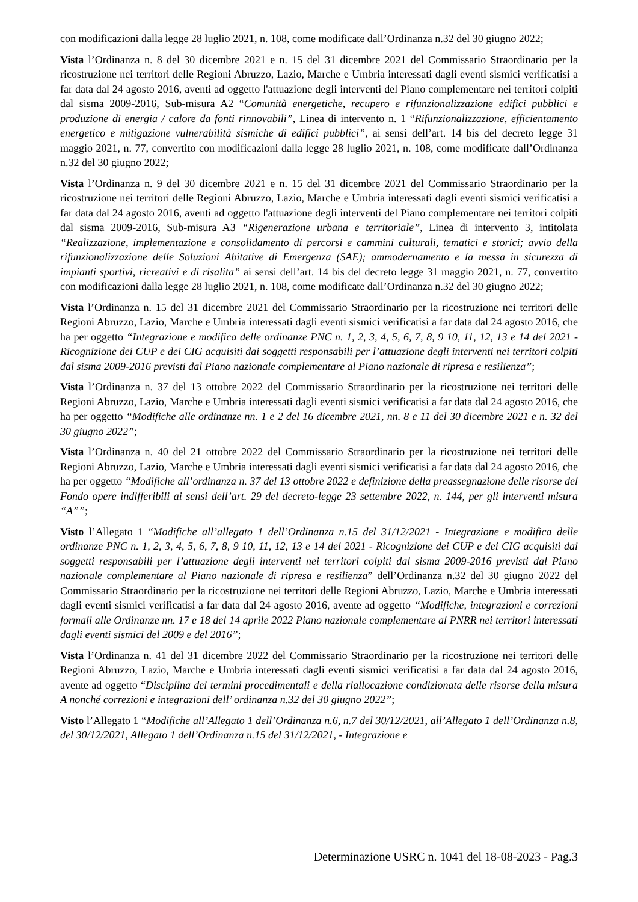con modificazioni dalla legge 28 luglio 2021, n. 108, come modificate dall’Ordinanza n.32 del 30 giugno 2022;
Vista l’Ordinanza n. 8 del 30 dicembre 2021 e n. 15 del 31 dicembre 2021 del Commissario Straordinario per la ricostruzione nei territori delle Regioni Abruzzo, Lazio, Marche e Umbria interessati dagli eventi sismici verificatisi a far data dal 24 agosto 2016, aventi ad oggetto l'attuazione degli interventi del Piano complementare nei territori colpiti dal sisma 2009-2016, Sub-misura A2 “Comunità energetiche, recupero e rifunzionalizzazione edifici pubblici e produzione di energia / calore da fonti rinnovabili”, Linea di intervento n. 1 “Rifunzionalizzazione, efficientamento energetico e mitigazione vulnerabilità sismiche di edifici pubblici”, ai sensi dell’art. 14 bis del decreto legge 31 maggio 2021, n. 77, convertito con modificazioni dalla legge 28 luglio 2021, n. 108, come modificate dall’Ordinanza n.32 del 30 giugno 2022;
Vista l’Ordinanza n. 9 del 30 dicembre 2021 e n. 15 del 31 dicembre 2021 del Commissario Straordinario per la ricostruzione nei territori delle Regioni Abruzzo, Lazio, Marche e Umbria interessati dagli eventi sismici verificatisi a far data dal 24 agosto 2016, aventi ad oggetto l'attuazione degli interventi del Piano complementare nei territori colpiti dal sisma 2009-2016, Sub-misura A3 “Rigenerazione urbana e territoriale”, Linea di intervento 3, intitolata “Realizzazione, implementazione e consolidamento di percorsi e cammini culturali, tematici e storici; avvio della rifunzionalizzazione delle Soluzioni Abitative di Emergenza (SAE); ammodernamento e la messa in sicurezza di impianti sportivi, ricreativi e di risalita” ai sensi dell’art. 14 bis del decreto legge 31 maggio 2021, n. 77, convertito con modificazioni dalla legge 28 luglio 2021, n. 108, come modificate dall’Ordinanza n.32 del 30 giugno 2022;
Vista l’Ordinanza n. 15 del 31 dicembre 2021 del Commissario Straordinario per la ricostruzione nei territori delle Regioni Abruzzo, Lazio, Marche e Umbria interessati dagli eventi sismici verificatisi a far data dal 24 agosto 2016, che ha per oggetto “Integrazione e modifica delle ordinanze PNC n. 1, 2, 3, 4, 5, 6, 7, 8, 9 10, 11, 12, 13 e 14 del 2021 - Ricognizione dei CUP e dei CIG acquisiti dai soggetti responsabili per l’attuazione degli interventi nei territori colpiti dal sisma 2009-2016 previsti dal Piano nazionale complementare al Piano nazionale di ripresa e resilienza”;
Vista l’Ordinanza n. 37 del 13 ottobre 2022 del Commissario Straordinario per la ricostruzione nei territori delle Regioni Abruzzo, Lazio, Marche e Umbria interessati dagli eventi sismici verificatisi a far data dal 24 agosto 2016, che ha per oggetto “Modifiche alle ordinanze nn. 1 e 2 del 16 dicembre 2021, nn. 8 e 11 del 30 dicembre 2021 e n. 32 del 30 giugno 2022”;
Vista l’Ordinanza n. 40 del 21 ottobre 2022 del Commissario Straordinario per la ricostruzione nei territori delle Regioni Abruzzo, Lazio, Marche e Umbria interessati dagli eventi sismici verificatisi a far data dal 24 agosto 2016, che ha per oggetto “Modifiche all’ordinanza n. 37 del 13 ottobre 2022 e definizione della preassegnazione delle risorse del Fondo opere indifferibili ai sensi dell’art. 29 del decreto-legge 23 settembre 2022, n. 144, per gli interventi misura “A””;
Visto l’Allegato 1 “Modifiche all’allegato 1 dell’Ordinanza n.15 del 31/12/2021 - Integrazione e modifica delle ordinanze PNC n. 1, 2, 3, 4, 5, 6, 7, 8, 9 10, 11, 12, 13 e 14 del 2021 - Ricognizione dei CUP e dei CIG acquisiti dai soggetti responsabili per l’attuazione degli interventi nei territori colpiti dal sisma 2009-2016 previsti dal Piano nazionale complementare al Piano nazionale di ripresa e resilienza” dell’Ordinanza n.32 del 30 giugno 2022 del Commissario Straordinario per la ricostruzione nei territori delle Regioni Abruzzo, Lazio, Marche e Umbria interessati dagli eventi sismici verificatisi a far data dal 24 agosto 2016, avente ad oggetto “Modifiche, integrazioni e correzioni formali alle Ordinanze nn. 17 e 18 del 14 aprile 2022 Piano nazionale complementare al PNRR nei territori interessati dagli eventi sismici del 2009 e del 2016”;
Vista l’Ordinanza n. 41 del 31 dicembre 2022 del Commissario Straordinario per la ricostruzione nei territori delle Regioni Abruzzo, Lazio, Marche e Umbria interessati dagli eventi sismici verificatisi a far data dal 24 agosto 2016, avente ad oggetto “Disciplina dei termini procedimentali e della riallocazione condizionata delle risorse della misura A nonché correzioni e integrazioni dell’ ordinanza n.32 del 30 giugno 2022”;
Visto l’Allegato 1 “Modifiche all’Allegato 1 dell’Ordinanza n.6, n.7 del 30/12/2021, all’Allegato 1 dell’Ordinanza n.8, del 30/12/2021, Allegato 1 dell’Ordinanza n.15 del 31/12/2021, - Integrazione e
Determinazione USRC n. 1041 del 18-08-2023 - Pag.3